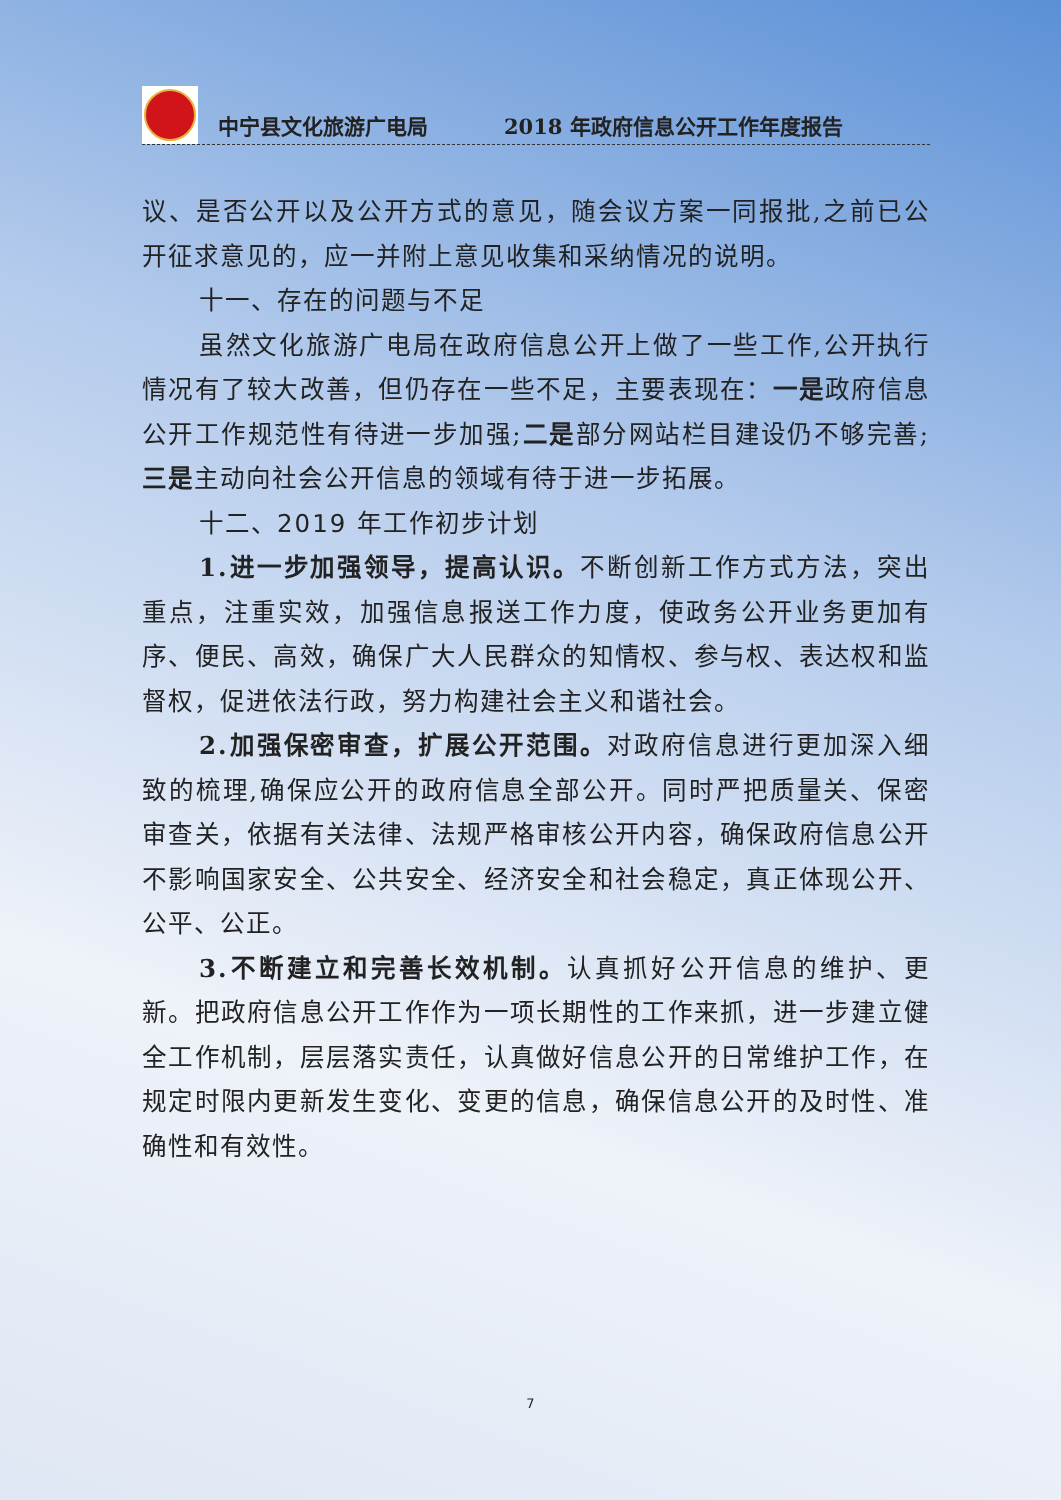中宁县文化旅游广电局 2018 年政府信息公开工作年度报告
议、是否公开以及公开方式的意见，随会议方案一同报批,之前已公开征求意见的，应一并附上意见收集和采纳情况的说明。
十一、存在的问题与不足
虽然文化旅游广电局在政府信息公开上做了一些工作,公开执行情况有了较大改善，但仍存在一些不足，主要表现在：一是政府信息公开工作规范性有待进一步加强;二是部分网站栏目建设仍不够完善;三是主动向社会公开信息的领域有待于进一步拓展。
十二、2019 年工作初步计划
1.进一步加强领导，提高认识。不断创新工作方式方法，突出重点，注重实效，加强信息报送工作力度，使政务公开业务更加有序、便民、高效，确保广大人民群众的知情权、参与权、表达权和监督权，促进依法行政，努力构建社会主义和谐社会。
2.加强保密审查，扩展公开范围。对政府信息进行更加深入细致的梳理,确保应公开的政府信息全部公开。同时严把质量关、保密审查关，依据有关法律、法规严格审核公开内容，确保政府信息公开不影响国家安全、公共安全、经济安全和社会稳定，真正体现公开、公平、公正。
3.不断建立和完善长效机制。认真抓好公开信息的维护、更新。把政府信息公开工作作为一项长期性的工作来抓，进一步建立健全工作机制，层层落实责任，认真做好信息公开的日常维护工作，在规定时限内更新发生变化、变更的信息，确保信息公开的及时性、准确性和有效性。
7